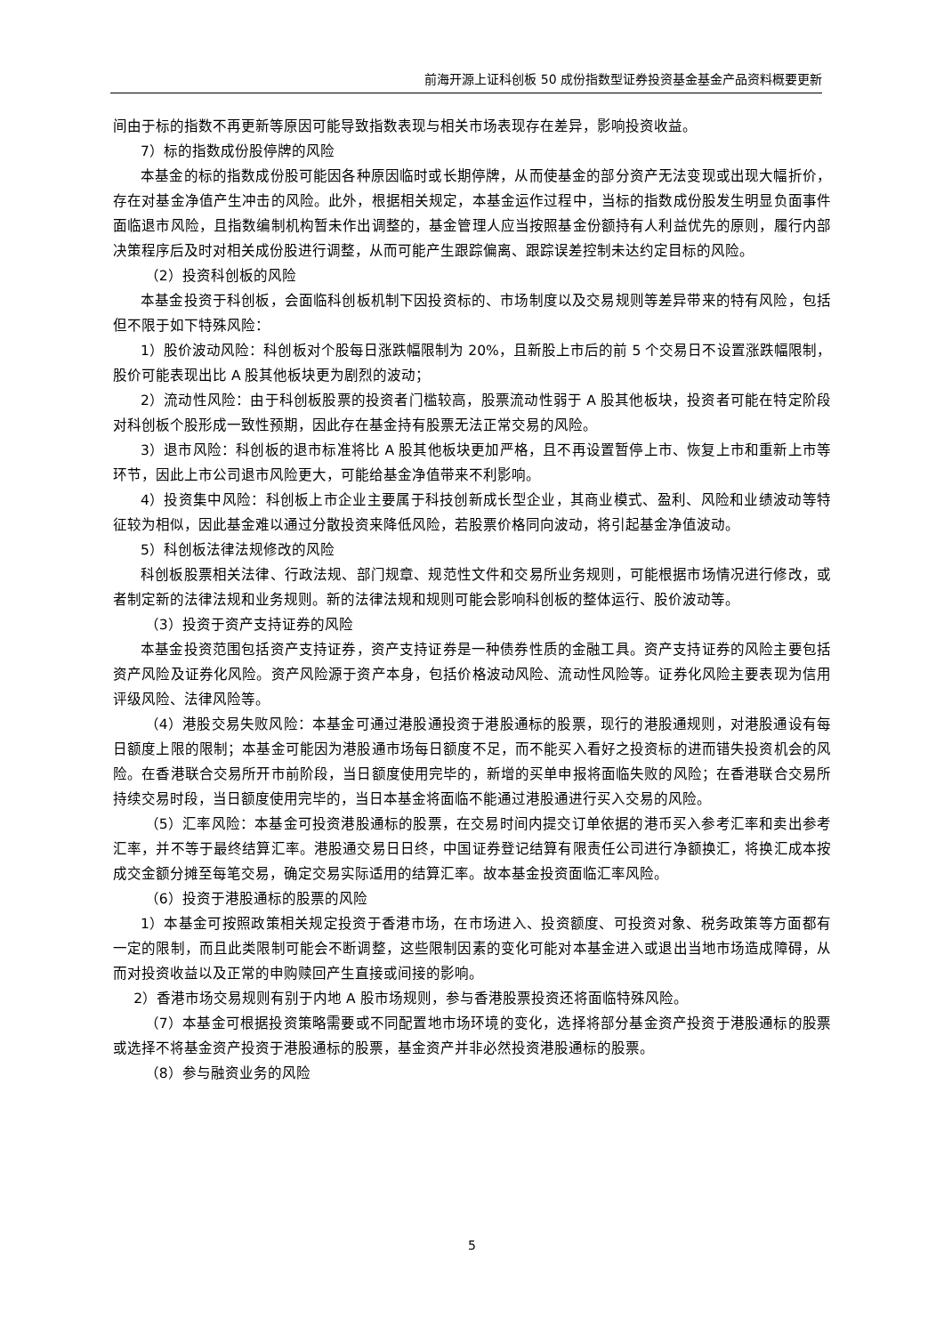前海开源上证科创板 50 成份指数型证券投资基金基金产品资料概要更新
间由于标的指数不再更新等原因可能导致指数表现与相关市场表现存在差异，影响投资收益。
7）标的指数成份股停牌的风险
本基金的标的指数成份股可能因各种原因临时或长期停牌，从而使基金的部分资产无法变现或出现大幅折价，存在对基金净值产生冲击的风险。此外，根据相关规定，本基金运作过程中，当标的指数成份股发生明显负面事件面临退市风险，且指数编制机构暂未作出调整的，基金管理人应当按照基金份额持有人利益优先的原则，履行内部决策程序后及时对相关成份股进行调整，从而可能产生跟踪偏离、跟踪误差控制未达约定目标的风险。
（2）投资科创板的风险
本基金投资于科创板，会面临科创板机制下因投资标的、市场制度以及交易规则等差异带来的特有风险，包括但不限于如下特殊风险：
1）股价波动风险：科创板对个股每日涨跌幅限制为 20%，且新股上市后的前 5 个交易日不设置涨跌幅限制，股价可能表现出比 A 股其他板块更为剧烈的波动；
2）流动性风险：由于科创板股票的投资者门槛较高，股票流动性弱于 A 股其他板块，投资者可能在特定阶段对科创板个股形成一致性预期，因此存在基金持有股票无法正常交易的风险。
3）退市风险：科创板的退市标准将比 A 股其他板块更加严格，且不再设置暂停上市、恢复上市和重新上市等环节，因此上市公司退市风险更大，可能给基金净值带来不利影响。
4）投资集中风险：科创板上市企业主要属于科技创新成长型企业，其商业模式、盈利、风险和业绩波动等特征较为相似，因此基金难以通过分散投资来降低风险，若股票价格同向波动，将引起基金净值波动。
5）科创板法律法规修改的风险
科创板股票相关法律、行政法规、部门规章、规范性文件和交易所业务规则，可能根据市场情况进行修改，或者制定新的法律法规和业务规则。新的法律法规和规则可能会影响科创板的整体运行、股价波动等。
（3）投资于资产支持证券的风险
本基金投资范围包括资产支持证券，资产支持证券是一种债券性质的金融工具。资产支持证券的风险主要包括资产风险及证券化风险。资产风险源于资产本身，包括价格波动风险、流动性风险等。证券化风险主要表现为信用评级风险、法律风险等。
（4）港股交易失败风险：本基金可通过港股通投资于港股通标的股票，现行的港股通规则，对港股通设有每日额度上限的限制；本基金可能因为港股通市场每日额度不足，而不能买入看好之投资标的进而错失投资机会的风险。在香港联合交易所开市前阶段，当日额度使用完毕的，新增的买单申报将面临失败的风险；在香港联合交易所持续交易时段，当日额度使用完毕的，当日本基金将面临不能通过港股通进行买入交易的风险。
（5）汇率风险：本基金可投资港股通标的股票，在交易时间内提交订单依据的港币买入参考汇率和卖出参考汇率，并不等于最终结算汇率。港股通交易日日终，中国证券登记结算有限责任公司进行净额换汇，将换汇成本按成交金额分摊至每笔交易，确定交易实际适用的结算汇率。故本基金投资面临汇率风险。
（6）投资于港股通标的股票的风险
1）本基金可按照政策相关规定投资于香港市场，在市场进入、投资额度、可投资对象、税务政策等方面都有一定的限制，而且此类限制可能会不断调整，这些限制因素的变化可能对本基金进入或退出当地市场造成障碍，从而对投资收益以及正常的申购赎回产生直接或间接的影响。
2）香港市场交易规则有别于内地 A 股市场规则，参与香港股票投资还将面临特殊风险。
（7）本基金可根据投资策略需要或不同配置地市场环境的变化，选择将部分基金资产投资于港股通标的股票或选择不将基金资产投资于港股通标的股票，基金资产并非必然投资港股通标的股票。
（8）参与融资业务的风险
5